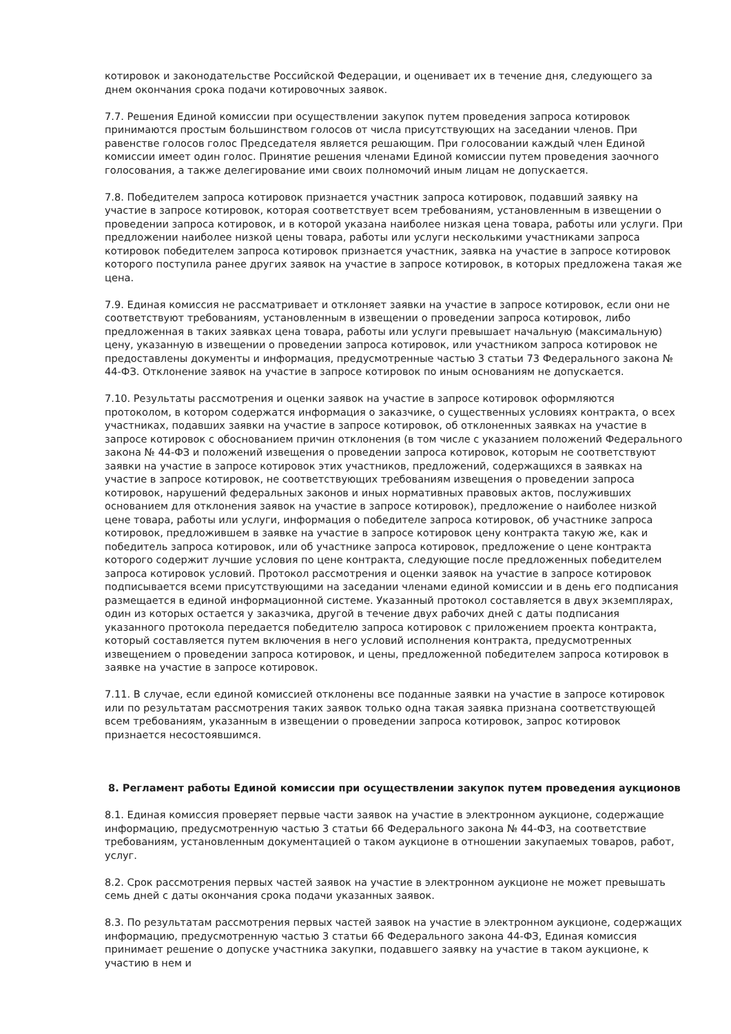котировок и законодательстве Российской Федерации, и оценивает их в течение дня, следующего за днем окончания срока подачи котировочных заявок.
7.7. Решения Единой комиссии при осуществлении закупок путем проведения запроса котировок принимаются простым большинством голосов от числа присутствующих на заседании членов. При равенстве голосов голос Председателя является решающим. При голосовании каждый член Единой комиссии имеет один голос. Принятие решения членами Единой комиссии путем проведения заочного голосования, а также делегирование ими своих полномочий иным лицам не допускается.
7.8. Победителем запроса котировок признается участник запроса котировок, подавший заявку на участие в запросе котировок, которая соответствует всем требованиям, установленным в извещении о проведении запроса котировок, и в которой указана наиболее низкая цена товара, работы или услуги. При предложении наиболее низкой цены товара, работы или услуги несколькими участниками запроса котировок победителем запроса котировок признается участник, заявка на участие в запросе котировок которого поступила ранее других заявок на участие в запросе котировок, в которых предложена такая же цена.
7.9. Единая комиссия не рассматривает и отклоняет заявки на участие в запросе котировок, если они не соответствуют требованиям, установленным в извещении о проведении запроса котировок, либо предложенная в таких заявках цена товара, работы или услуги превышает начальную (максимальную) цену, указанную в извещении о проведении запроса котировок, или участником запроса котировок не предоставлены документы и информация, предусмотренные частью 3 статьи 73 Федерального закона № 44-ФЗ. Отклонение заявок на участие в запросе котировок по иным основаниям не допускается.
7.10. Результаты рассмотрения и оценки заявок на участие в запросе котировок оформляются протоколом, в котором содержатся информация о заказчике, о существенных условиях контракта, о всех участниках, подавших заявки на участие в запросе котировок, об отклоненных заявках на участие в запросе котировок с обоснованием причин отклонения (в том числе с указанием положений Федерального закона № 44-ФЗ и положений извещения о проведении запроса котировок, которым не соответствуют заявки на участие в запросе котировок этих участников, предложений, содержащихся в заявках на участие в запросе котировок, не соответствующих требованиям извещения о проведении запроса котировок, нарушений федеральных законов и иных нормативных правовых актов, послуживших основанием для отклонения заявок на участие в запросе котировок), предложение о наиболее низкой цене товара, работы или услуги, информация о победителе запроса котировок, об участнике запроса котировок, предложившем в заявке на участие в запросе котировок цену контракта такую же, как и победитель запроса котировок, или об участнике запроса котировок, предложение о цене контракта которого содержит лучшие условия по цене контракта, следующие после предложенных победителем запроса котировок условий. Протокол рассмотрения и оценки заявок на участие в запросе котировок подписывается всеми присутствующими на заседании членами единой комиссии и в день его подписания размещается в единой информационной системе. Указанный протокол составляется в двух экземплярах, один из которых остается у заказчика, другой в течение двух рабочих дней с даты подписания указанного протокола передается победителю запроса котировок с приложением проекта контракта, который составляется путем включения в него условий исполнения контракта, предусмотренных извещением о проведении запроса котировок, и цены, предложенной победителем запроса котировок в заявке на участие в запросе котировок.
7.11. В случае, если единой комиссией отклонены все поданные заявки на участие в запросе котировок или по результатам рассмотрения таких заявок только одна такая заявка признана соответствующей всем требованиям, указанным в извещении о проведении запроса котировок, запрос котировок признается несостоявшимся.
8. Регламент работы Единой комиссии при осуществлении закупок путем проведения аукционов
8.1. Единая комиссия проверяет первые части заявок на участие в электронном аукционе, содержащие информацию, предусмотренную частью 3 статьи 66 Федерального закона № 44-ФЗ, на соответствие требованиям, установленным документацией о таком аукционе в отношении закупаемых товаров, работ, услуг.
8.2. Срок рассмотрения первых частей заявок на участие в электронном аукционе не может превышать семь дней с даты окончания срока подачи указанных заявок.
8.3. По результатам рассмотрения первых частей заявок на участие в электронном аукционе, содержащих информацию, предусмотренную частью 3 статьи 66 Федерального закона 44-ФЗ, Единая комиссия принимает решение о допуске участника закупки, подавшего заявку на участие в таком аукционе, к участию в нем и